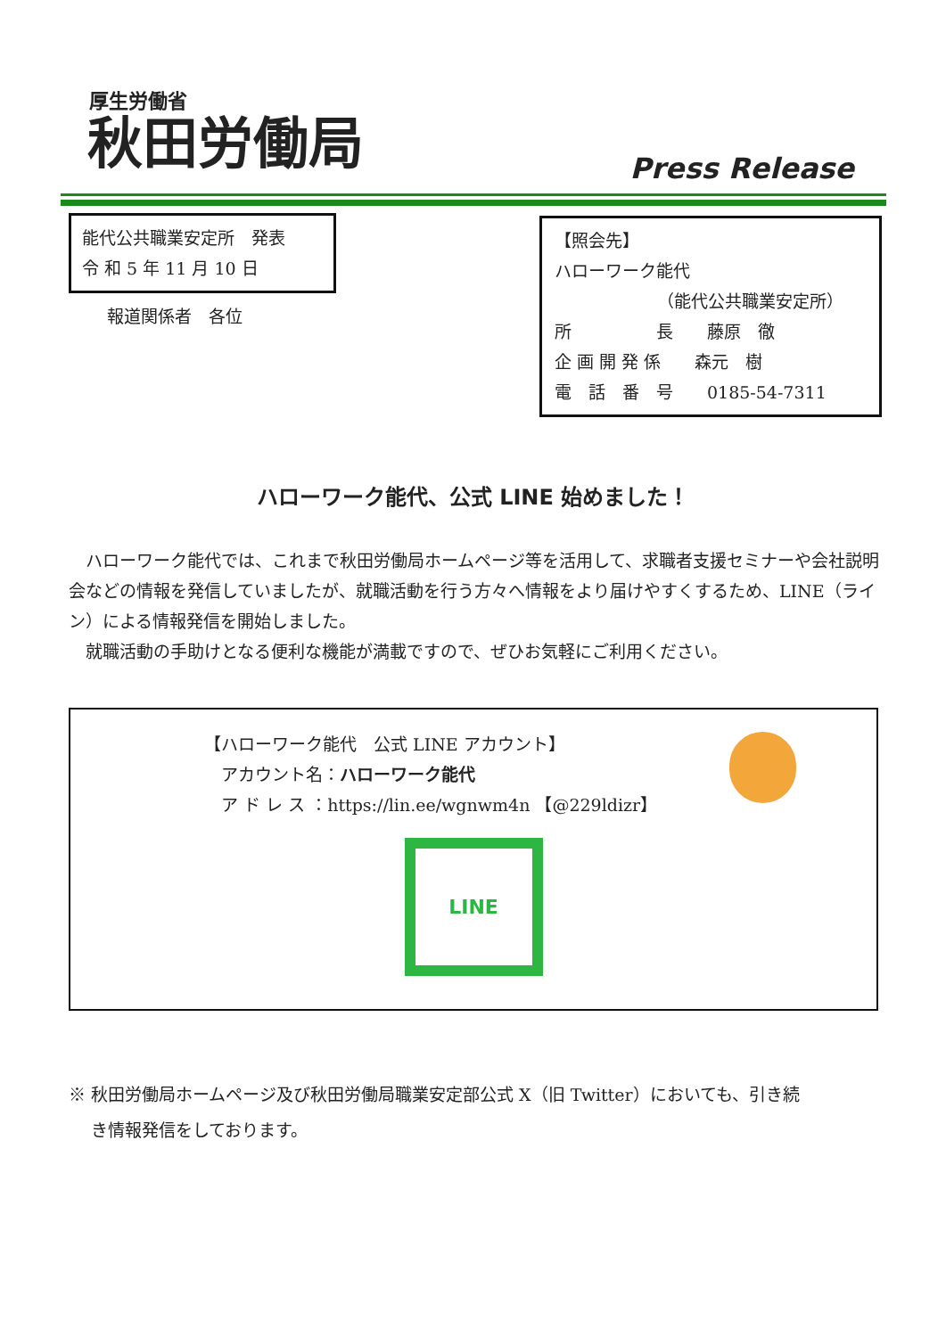厚生労働省
秋田労働局
Press Release
能代公共職業安定所　発表
令 和 5 年 11 月 10 日
報道関係者　各位
【照会先】
ハローワーク能代
（能代公共職業安定所）
所　　　　　長　　藤原　徹
企 画 開 発 係　　森元　樹
電　話　番　号　　0185-54-7311
ハローワーク能代、公式 LINE 始めました！
　ハローワーク能代では、これまで秋田労働局ホームページ等を活用して、求職者支援セミナーや会社説明会などの情報を発信していましたが、就職活動を行う方々へ情報をより届けやすくするため、LINE（ライン）による情報発信を開始しました。
　就職活動の手助けとなる便利な機能が満載ですので、ぜひお気軽にご利用ください。
【ハローワーク能代　公式 LINE アカウント】
　アカウント名：ハローワーク能代
　ア ド レ ス ：https://lin.ee/wgnwm4n 【@229ldizr】
LINE
※ 秋田労働局ホームページ及び秋田労働局職業安定部公式 X（旧 Twitter）においても、引き続
　 き情報発信をしております。